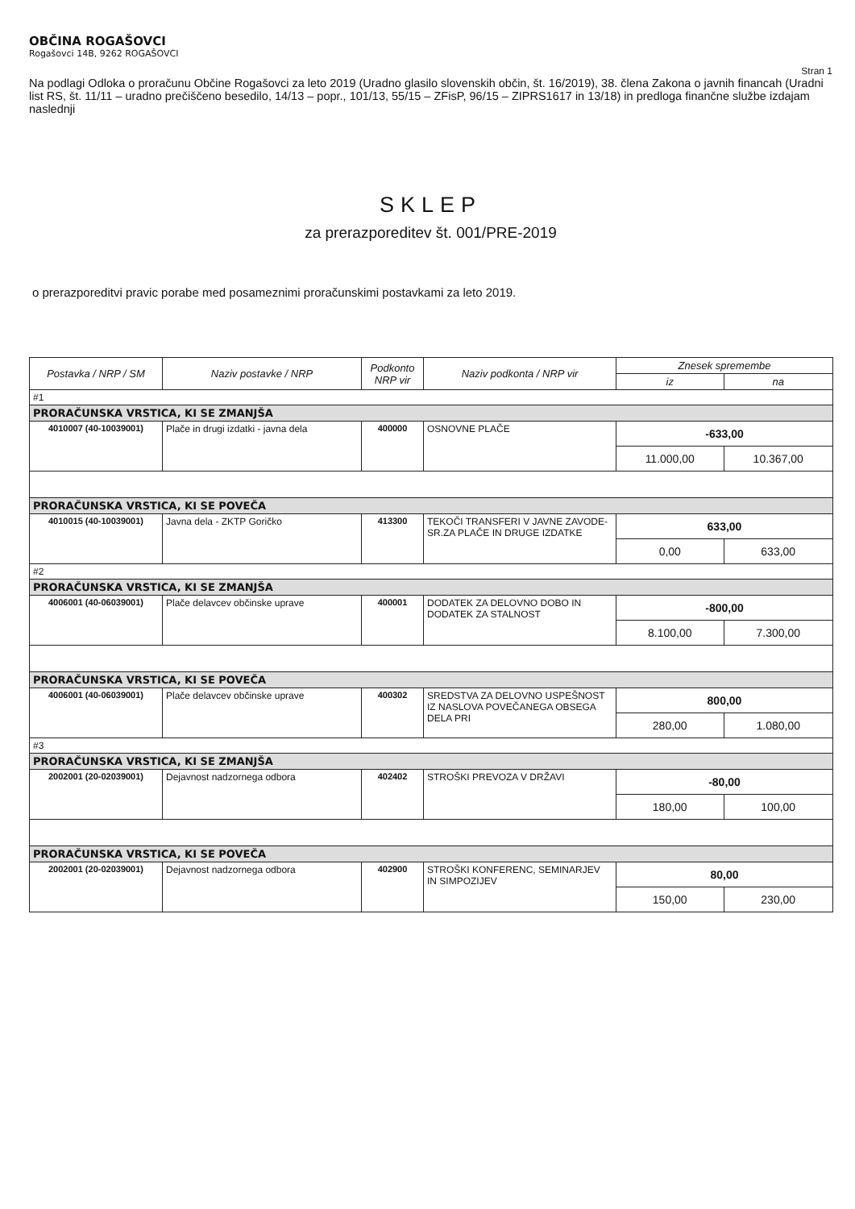OBČINA ROGAŠOVCI
Rogašovci 14B, 9262 ROGAŠOVCI
Stran 1
Na podlagi Odloka o proračunu Občine Rogašovci za leto 2019 (Uradno glasilo slovenskih občin, št. 16/2019), 38. člena Zakona o javnih financah (Uradni list RS, št. 11/11 – uradno prečiščeno besedilo, 14/13 – popr., 101/13, 55/15 – ZFisP, 96/15 – ZIPRS1617 in 13/18) in predloga finančne službe izdajam naslednji
SKLEP
za prerazporeditev št. 001/PRE-2019
o prerazporeditvi pravic porabe med posameznimi proračunskimi postavkami za leto 2019.
| Postavka / NRP / SM | Naziv postavke / NRP | Podkonto NRP vir | Naziv podkonta / NRP vir | Znesek spremembe | |
| --- | --- | --- | --- | --- | --- |
| | | | | iz | na |
| #1 | | | | | |
| PRORAČUNSKA VRSTICA, KI SE ZMANJŠA | | | | | |
| 4010007 (40-10039001) | Plače in drugi izdatki - javna dela | 400000 | OSNOVNE PLAČE | -633,00 | |
| | | | | 11.000,00 | 10.367,00 |
| PRORAČUNSKA VRSTICA, KI SE POVEČA | | | | | |
| 4010015 (40-10039001) | Javna dela - ZKTP Goričko | 413300 | TEKOČI TRANSFERI V JAVNE ZAVODE-SR.ZA PLAČE IN DRUGE IZDATKE | 633,00 | |
| | | | | 0,00 | 633,00 |
| #2 | | | | | |
| PRORAČUNSKA VRSTICA, KI SE ZMANJŠA | | | | | |
| 4006001 (40-06039001) | Plače delavcev občinske uprave | 400001 | DODATEK ZA DELOVNO DOBO IN DODATEK ZA STALNOST | -800,00 | |
| | | | | 8.100,00 | 7.300,00 |
| PRORAČUNSKA VRSTICA, KI SE POVEČA | | | | | |
| 4006001 (40-06039001) | Plače delavcev občinske uprave | 400302 | SREDSTVA ZA DELOVNO USPEŠNOST IZ NASLOVA POVEČANEGA OBSEGA DELA PRI | 800,00 | |
| | | | | 280,00 | 1.080,00 |
| #3 | | | | | |
| PRORAČUNSKA VRSTICA, KI SE ZMANJŠA | | | | | |
| 2002001 (20-02039001) | Dejavnost nadzornega odbora | 402402 | STROŠKI PREVOZA V DRŽAVI | -80,00 | |
| | | | | 180,00 | 100,00 |
| PRORAČUNSKA VRSTICA, KI SE POVEČA | | | | | |
| 2002001 (20-02039001) | Dejavnost nadzornega odbora | 402900 | STROŠKI KONFERENC, SEMINARJEV IN SIMPOZIJEV | 80,00 | |
| | | | | 150,00 | 230,00 |